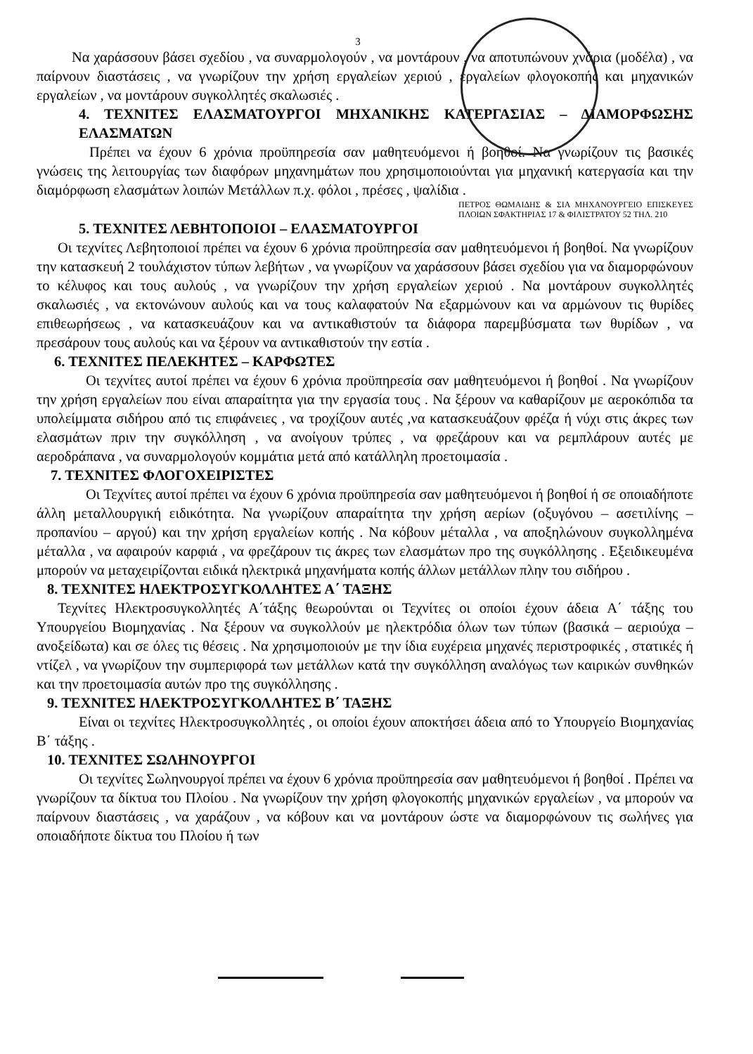3
Να χαράσσουν βάσει σχεδίου , να συναρμολογούν , να μοντάρουν , να αποτυπώνουν χνάρια (μοδέλα) , να παίρνουν διαστάσεις , να γνωρίζουν την χρήση εργαλείων χεριού , εργαλείων φλογοκοπής και μηχανικών εργαλείων , να μοντάρουν συγκολλητές σκαλωσιές .
4. ΤΕΧΝΙΤΕΣ ΕΛΑΣΜΑΤΟΥΡΓΟΙ ΜΗΧΑΝΙΚΗΣ ΚΑΤΕΡΓΑΣΙΑΣ – ΔΙΑΜΟΡΦΩΣΗΣ ΕΛΑΣΜΑΤΩΝ
Πρέπει να έχουν 6 χρόνια προϋπηρεσία σαν μαθητευόμενοι ή βοηθοί. Να γνωρίζουν τις βασικές γνώσεις της λειτουργίας των διαφόρων μηχανημάτων που χρησιμοποιούνται για μηχανική κατεργασία και την διαμόρφωση ελασμάτων λοιπών Μετάλλων π.χ. φόλοι , πρέσες , ψαλίδια .
ΠΕΤΡΟΣ ΘΩΜΑΙΔΗΣ & ΣΙΑ ΜΗΧΑΝΟΥΡΓΕΙΟ ΕΠΙΣΚΕΥΕΣ ΠΛΟΙΩΝ ΣΦΑΚΤΗΡΙΑΣ 17 & ΦΙΛΙΣΤΡΑΤΟΥ 52 ΤΗΛ. 210
5. ΤΕΧΝΙΤΕΣ ΛΕΒΗΤΟΠΟΙΟΙ – ΕΛΑΣΜΑΤΟΥΡΓΟΙ
Οι τεχνίτες Λεβητοποιοί πρέπει να έχουν 6 χρόνια προϋπηρεσία σαν μαθητευόμενοι ή βοηθοί. Να γνωρίζουν την κατασκευή 2 τουλάχιστον τύπων λεβήτων , να γνωρίζουν να χαράσσουν βάσει σχεδίου για να διαμορφώνουν το κέλυφος και τους αυλούς , να γνωρίζουν την χρήση εργαλείων χεριού . Να μοντάρουν συγκολλητές σκαλωσιές , να εκτονώνουν αυλούς και να τους καλαφατούν Να εξαρμώνουν και να αρμώνουν τις θυρίδες επιθεωρήσεως , να κατασκευάζουν και να αντικαθιστούν τα διάφορα παρεμβύσματα των θυρίδων , να πρεσάρουν τους αυλούς και να ξέρουν να αντικαθιστούν την εστία .
6. ΤΕΧΝΙΤΕΣ ΠΕΛΕΚΗΤΕΣ – ΚΑΡΦΩΤΕΣ
Οι τεχνίτες αυτοί πρέπει να έχουν 6 χρόνια προϋπηρεσία σαν μαθητευόμενοι ή βοηθοί . Να γνωρίζουν την χρήση εργαλείων που είναι απαραίτητα για την εργασία τους . Να ξέρουν να καθαρίζουν με αεροκόπιδα τα υπολείμματα σιδήρου από τις επιφάνειες , να τροχίζουν αυτές ,να κατασκευάζουν φρέζα ή νύχι στις άκρες των ελασμάτων πριν την συγκόλληση , να ανοίγουν τρύπες , να φρεζάρουν και να ρεμπλάρουν αυτές με αεροδράπανα , να συναρμολογούν κομμάτια μετά από κατάλληλη προετοιμασία .
7. ΤΕΧΝΙΤΕΣ ΦΛΟΓΟΧΕΙΡΙΣΤΕΣ
Οι Τεχνίτες αυτοί πρέπει να έχουν 6 χρόνια προϋπηρεσία σαν μαθητευόμενοι ή βοηθοί ή σε οποιαδήποτε άλλη μεταλλουργική ειδικότητα. Να γνωρίζουν απαραίτητα την χρήση αερίων (οξυγόνου – ασετιλίνης – προπανίου – αργού) και την χρήση εργαλείων κοπής . Να κόβουν μέταλλα , να αποξηλώνουν συγκολλημένα μέταλλα , να αφαιρούν καρφιά , να φρεζάρουν τις άκρες των ελασμάτων προ της συγκόλλησης . Εξειδικευμένα μπορούν να μεταχειρίζονται ειδικά ηλεκτρικά μηχανήματα κοπής άλλων μετάλλων πλην του σιδήρου .
8. ΤΕΧΝΙΤΕΣ ΗΛΕΚΤΡΟΣΥΓΚΟΛΛΗΤΕΣ Α΄ ΤΑΞΗΣ
Τεχνίτες Ηλεκτροσυγκολλητές Α΄τάξης θεωρούνται οι Τεχνίτες οι οποίοι έχουν άδεια Α΄ τάξης του Υπουργείου Βιομηχανίας . Να ξέρουν να συγκολλούν με ηλεκτρόδια όλων των τύπων (βασικά – αεριούχα – ανοξείδωτα) και σε όλες τις θέσεις . Να χρησιμοποιούν με την ίδια ευχέρεια μηχανές περιστροφικές , στατικές ή ντίζελ , να γνωρίζουν την συμπεριφορά των μετάλλων κατά την συγκόλληση αναλόγως των καιρικών συνθηκών και την προετοιμασία αυτών προ της συγκόλλησης .
9. ΤΕΧΝΙΤΕΣ ΗΛΕΚΤΡΟΣΥΓΚΟΛΛΗΤΕΣ Β΄ ΤΑΞΗΣ
Είναι οι τεχνίτες Ηλεκτροσυγκολλητές , οι οποίοι έχουν αποκτήσει άδεια από το Υπουργείο Βιομηχανίας Β΄ τάξης .
10. ΤΕΧΝΙΤΕΣ ΣΩΛΗΝΟΥΡΓΟΙ
Οι τεχνίτες Σωληνουργοί πρέπει να έχουν 6 χρόνια προϋπηρεσία σαν μαθητευόμενοι ή βοηθοί . Πρέπει να γνωρίζουν τα δίκτυα του Πλοίου . Να γνωρίζουν την χρήση φλογοκοπής μηχανικών εργαλείων , να μπορούν να παίρνουν διαστάσεις , να χαράζουν , να κόβουν και να μοντάρουν ώστε να διαμορφώνουν τις σωλήνες για οποιαδήποτε δίκτυα του Πλοίου ή των